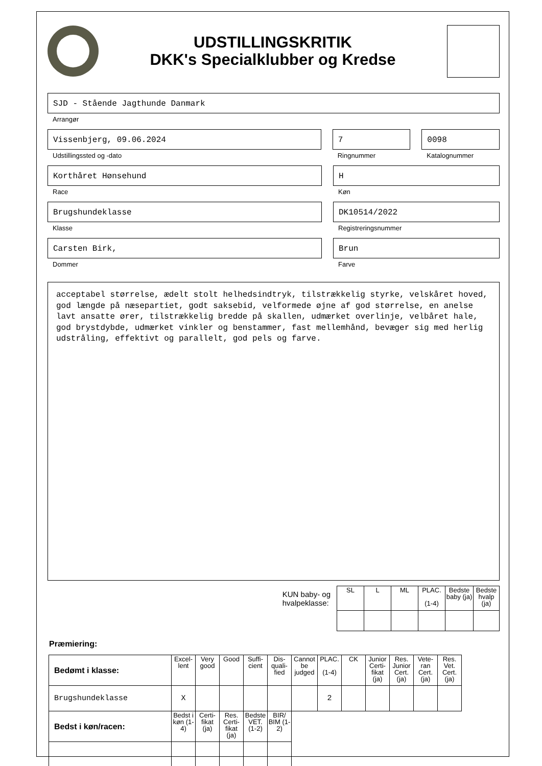UDSTILLINGSKRITIK
DKK's Specialklubber og Kredse
SJD - Stående Jagthunde Danmark
Arrangør
Vissenbjerg, 09.06.2024
Udstillingssted og -dato
7
Ringnummer
0098
Katalognummer
Korthåret Hønsehund
Race
H
Køn
Brugshundeklasse
Klasse
DK10514/2022
Registreringsnummer
Carsten Birk,
Dommer
Brun
Farve
acceptabel størrelse, ædelt stolt helhedsindtryk, tilstrækkelig styrke, velskåret hoved, god længde på næsepartiet, godt saksebid, velformede øjne af god størrelse, en anelse lavt ansatte ører, tilstrækkelig bredde på skallen, udmærket overlinje, velbåret hale, god brystdybde, udmærket vinkler og benstammer, fast mellemhånd, bevæger sig med herlig udstråling, effektivt og parallelt, god pels og farve.
KUN baby- og
hvalpeklasse:
| SL | L | ML | PLAC. (1-4) | Bedste baby (ja) | Bedste hvalp (ja) |
Præmiering:
| Bedømt i klasse: | Excel-lent | Very good | Good | Suffi-cient | Dis-quali-fied | Cannot be judged | PLAC. (1-4) | CK | Junior Certi-fikat (ja) | Res. Junior Cert. (ja) | Vete-ran Cert. (ja) | Res. Vet. Cert. (ja) |
| Brugshundeklasse | X | | | | | | 2 | | | | | |
| Bedst i køn/racen: | Bedst i køn (1-4) | Certi-fikat (ja) | Res. Certi-fikat (ja) | Bedste VET. (1-2) | BIR/ BIM (1-2) | | | | | | | |